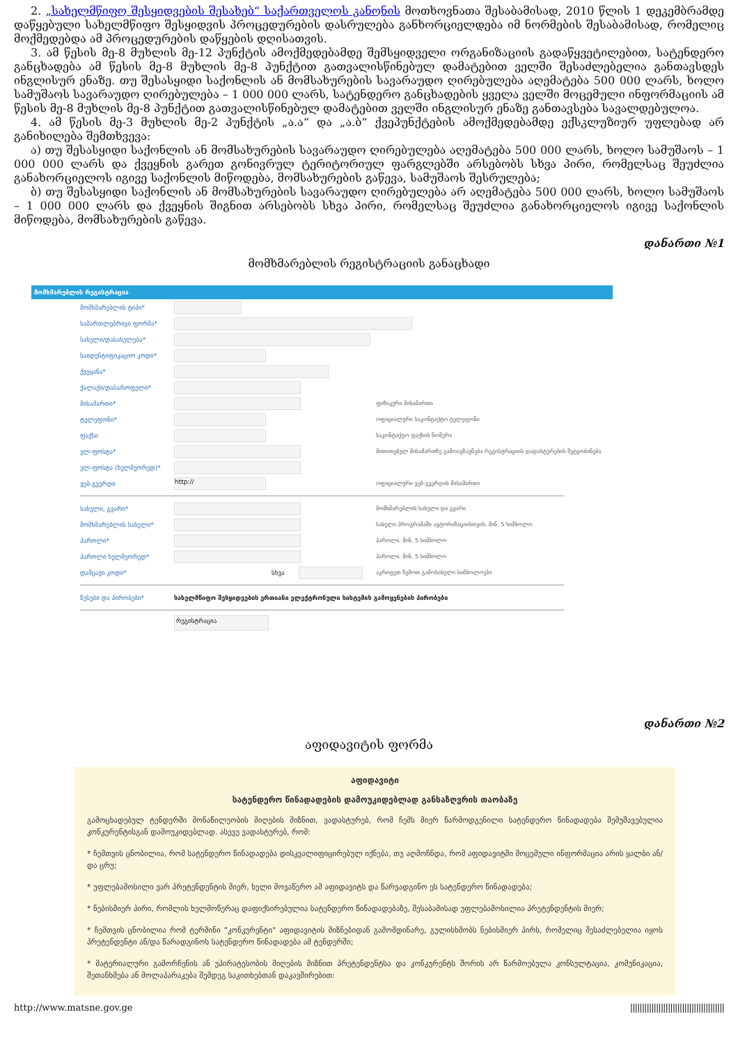2. „სახელმწიფო შესყიდვების შესახებ“ საქართველოს კანონის მოთხოვნათა შესაბამისად, 2010 წლის 1 დეკემბრამდე დაწყებული სახელმწიფო შესყიდვის პროცედურების დასრულება განხორციელდება იმ ნორმების შესაბამისად, რომელიც მოქმედებდა ამ პროცედურების დაწყების დღისათვის.
3. ამ წესის მე-8 მუხლის მე-12 პუნქტის ამოქმედებამდე შემსყიდველი ორგანიზაციის გადაწყვეტილებით, სატენდერო განცხადება ამ წესის მე-8 მუხლის მე-8 პუნქტით გათვალისწინებულ დამატებით ველში შესაძლებელია განთავსდეს ინგლისურ ენაზე. თუ შესასყიდი საქონლის ან მომსახურების სავარაუდო ღირებულება აღემატება 500 000 ლარს, ხოლო სამუშაოს სავარაუდო ღირებულება – 1 000 000 ლარს, სატენდერო განცხადების ყველა ველში მოცემული ინფორმაციის ამ წესის მე-8 მუხლის მე-8 პუნქტით გათვალისწინებულ დამატებით ველში ინგლისურ ენაზე განთავსება სავალდებულოა.
4. ამ წესის მე-3 მუხლის მე-2 პუნქტის „ა.ა“ და „ა.ბ“ ქვეპუნქტების ამოქმედებამდე ექსკლუზიურ უფლებად არ განიხილება შემთხვევა:
ა) თუ შესასყიდი საქონლის ან მომსახურების სავარაუდო ღირებულება აღემატება 500 000 ლარს, ხოლო სამუშაოს – 1 000 000 ლარს და ქვეყნის გარეთ გონივრულ ტერიტორიულ ფარგლებში არსებობს სხვა პირი, რომელსაც შეუძლია განახორციელოს იგივე საქონლის მიწოდება, მომსახურების გაწევა, სამუშაოს შესრულება;
ბ) თუ შესასყიდი საქონლის ან მომსახურების სავარაუდო ღირებულება არ აღემატება 500 000 ლარს, ხოლო სამუშაოს – 1 000 000 ლარს და ქვეყნის შიგნით არსებობს სხვა პირი, რომელსაც შეუძლია განახორციელოს იგივე საქონლის მიწოდება, მომსახურების გაწევა.
დანართი №1
მომხმარებლის რეგისტრაციის განაცხადი
მომხმარებლის რეგისტრაცია
მომხმარებლის ტიპი*
სამართლებრივი ფორმა*
სახელი/დასახელება*
საიდენტიფიკაციო კოდი*
ქვეყანა*
ქალაქი/დაბა/სოფელი*
მისამართი* ფიზიკური მისამართი
ტელეფონი* ოფიციალური საკონტაქტო ტელეფონი
ფაქსი საკონტაქტო ფაქსის ნომერი
ელ-ფოსტა* მითითებულ მისამართზე გამოიგზავნება რეგისტრაციის დადასტურების შეტყობინება
ელ-ფოსტა (ხელმეორედ)*
ვებ-გვერდი http:// ოფიციალური ვებ-გვერდის მისამართი
სახელი, გვარი* მომხმარებლის სახელი და გვარი
მომხმარებლის სახელი* სახელი პროგრამაში ავტორიზაციისთვის. მინ. 5 სიმბოლო
პაროლი* პაროლი. მინ. 5 სიმბოლო
პაროლი ხელმეორედ* პაროლი. მინ. 5 სიმბოლო
დამცავი კოდი* სხვა აკრიფეთ ზემოთ გამოსახული სიმბოლოები
წესები და პირობები* სახელმწიფო შესყიდვების ერთიანი ელექტრონული სისტემის გამოყენების პირობები
რეგისტრაცია
დანართი №2
აფიდავიტის ფორმა
აფიდავიტი
სატენდერო წინადადების დამოუკიდებლად განსაზღვრის თაობაზე
გამოცხადებულ ტენდერში მონაწილეობის მიღების მიზნით, ვადასტურებ, რომ ჩემს მიერ წარმოდგენილი სატენდერო წინადადება შემუშავებულია კონკურენტისგან დამოუკიდებლად. ასევე ვადასტურებ, რომ:
* ჩემთვის ცნობილია, რომ სატენდერო წინადადება დისკვალიფიცირებულ იქნება, თუ აღმოჩნდა, რომ აფიდავიტში მოცემული ინფორმაცია არის ყალბი ან/და ცრუ;
* უფლებამოსილი ვარ პრეტენდენტის მიერ, ხელი მოვაწერო ამ აფიდავიტს და წარვადგინო ეს სატენდერო წინადადება;
* ნებისმიერ პირი, რომლის ხელმოწერაც დაფიქსირებულია სატენდერო წინადადებაზე, შესაბამისად უფლებამოსილია პრეტენდენტის მიერ;
* ჩემთვის ცნობილია რომ ტერმინი "კონკურენტი" აფიდავიტის მიზნებიდან გამომდინარე, გულისხმობს ნებისმიერ პირს, რომელიც შესაძლებელია იყოს პრეტენდენტი ან/და წარადგინოს სატენდერო წინადადება ამ ტენდერში;
* მატერიალური გამორჩენის ან უპირატესობის მიღების მიზნით პრეტენდენტსა და კონკურენტს შორის არ წარმოებულა კონსულტაცია, კომუნიკაცია, შეთანხმება ან მოლაპარაკება შემდეგ საკითხებთან დაკავშირებით:
http://www.matsne.gov.ge ||||||||||||||||||||||||||||||||||||||||